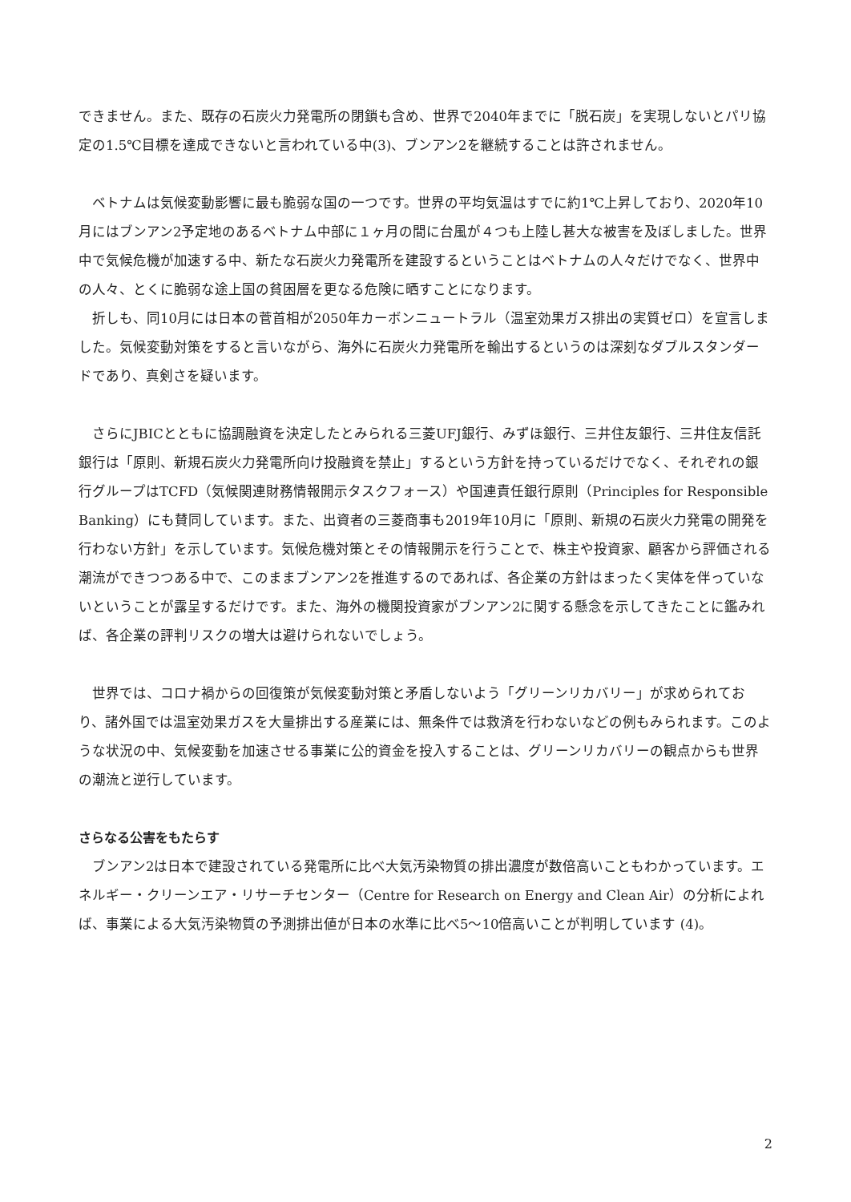できません。また、既存の石炭火力発電所の閉鎖も含め、世界で2040年までに「脱石炭」を実現しないとパリ協定の1.5℃目標を達成できないと言われている中(3)、ブンアン2を継続することは許されません。
　ベトナムは気候変動影響に最も脆弱な国の一つです。世界の平均気温はすでに約1℃上昇しており、2020年10月にはブンアン2予定地のあるベトナム中部に１ヶ月の間に台風が４つも上陸し甚大な被害を及ぼしました。世界中で気候危機が加速する中、新たな石炭火力発電所を建設するということはベトナムの人々だけでなく、世界中の人々、とくに脆弱な途上国の貧困層を更なる危険に晒すことになります。
　折しも、同10月には日本の菅首相が2050年カーボンニュートラル（温室効果ガス排出の実質ゼロ）を宣言しました。気候変動対策をすると言いながら、海外に石炭火力発電所を輸出するというのは深刻なダブルスタンダードであり、真剣さを疑います。
　さらにJBICとともに協調融資を決定したとみられる三菱UFJ銀行、みずほ銀行、三井住友銀行、三井住友信託銀行は「原則、新規石炭火力発電所向け投融資を禁止」するという方針を持っているだけでなく、それぞれの銀行グループはTCFD（気候関連財務情報開示タスクフォース）や国連責任銀行原則（Principles for Responsible Banking）にも賛同しています。また、出資者の三菱商事も2019年10月に「原則、新規の石炭火力発電の開発を行わない方針」を示しています。気候危機対策とその情報開示を行うことで、株主や投資家、顧客から評価される潮流ができつつある中で、このままブンアン2を推進するのであれば、各企業の方針はまったく実体を伴っていないということが露呈するだけです。また、海外の機関投資家がブンアン2に関する懸念を示してきたことに鑑みれば、各企業の評判リスクの増大は避けられないでしょう。
　世界では、コロナ禍からの回復策が気候変動対策と矛盾しないよう「グリーンリカバリー」が求められており、諸外国では温室効果ガスを大量排出する産業には、無条件では救済を行わないなどの例もみられます。このような状況の中、気候変動を加速させる事業に公的資金を投入することは、グリーンリカバリーの観点からも世界の潮流と逆行しています。
さらなる公害をもたらす
　ブンアン2は日本で建設されている発電所に比べ大気汚染物質の排出濃度が数倍高いこともわかっています。エネルギー・クリーンエア・リサーチセンター（Centre for Research on Energy and Clean Air）の分析によれば、事業による大気汚染物質の予測排出値が日本の水準に比べ5〜10倍高いことが判明しています (4)。
2